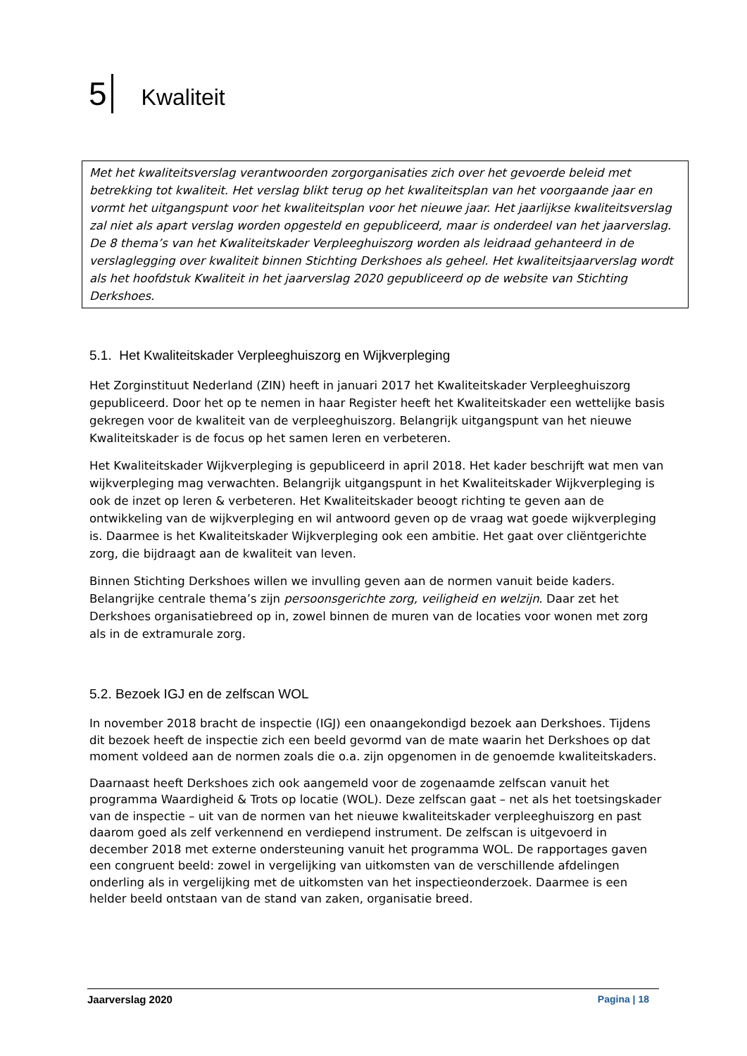5 Kwaliteit
Met het kwaliteitsverslag verantwoorden zorgorganisaties zich over het gevoerde beleid met betrekking tot kwaliteit. Het verslag blikt terug op het kwaliteitsplan van het voorgaande jaar en vormt het uitgangspunt voor het kwaliteitsplan voor het nieuwe jaar. Het jaarlijkse kwaliteitsverslag zal niet als apart verslag worden opgesteld en gepubliceerd, maar is onderdeel van het jaarverslag. De 8 thema’s van het Kwaliteitskader Verpleeghuiszorg worden als leidraad gehanteerd in de verslaglegging over kwaliteit binnen Stichting Derkshoes als geheel. Het kwaliteitsjaarverslag wordt als het hoofdstuk Kwaliteit in het jaarverslag 2020 gepubliceerd op de website van Stichting Derkshoes.
5.1. Het Kwaliteitskader Verpleeghuiszorg en Wijkverpleging
Het Zorginstituut Nederland (ZIN) heeft in januari 2017 het Kwaliteitskader Verpleeghuiszorg gepubliceerd. Door het op te nemen in haar Register heeft het Kwaliteitskader een wettelijke basis gekregen voor de kwaliteit van de verpleeghuiszorg. Belangrijk uitgangspunt van het nieuwe Kwaliteitskader is de focus op het samen leren en verbeteren.
Het Kwaliteitskader Wijkverpleging is gepubliceerd in april 2018. Het kader beschrijft wat men van wijkverpleging mag verwachten. Belangrijk uitgangspunt in het Kwaliteitskader Wijkverpleging is ook de inzet op leren & verbeteren. Het Kwaliteitskader beoogt richting te geven aan de ontwikkeling van de wijkverpleging en wil antwoord geven op de vraag wat goede wijkverpleging is. Daarmee is het Kwaliteitskader Wijkverpleging ook een ambitie. Het gaat over cliëntgerichte zorg, die bijdraagt aan de kwaliteit van leven.
Binnen Stichting Derkshoes willen we invulling geven aan de normen vanuit beide kaders. Belangrijke centrale thema’s zijn persoonsgerichte zorg, veiligheid en welzijn. Daar zet het Derkshoes organisatiebreed op in, zowel binnen de muren van de locaties voor wonen met zorg als in de extramurale zorg.
5.2. Bezoek IGJ en de zelfscan WOL
In november 2018 bracht de inspectie (IGJ) een onaangekondigd bezoek aan Derkshoes. Tijdens dit bezoek heeft de inspectie zich een beeld gevormd van de mate waarin het Derkshoes op dat moment voldeed aan de normen zoals die o.a. zijn opgenomen in de genoemde kwaliteitskaders.
Daarnaast heeft Derkshoes zich ook aangemeld voor de zogenaamde zelfscan vanuit het programma Waardigheid & Trots op locatie (WOL). Deze zelfscan gaat – net als het toetsingskader van de inspectie – uit van de normen van het nieuwe kwaliteitskader verpleeghuiszorg en past daarom goed als zelf verkennend en verdiepend instrument. De zelfscan is uitgevoerd in december 2018 met externe ondersteuning vanuit het programma WOL. De rapportages gaven een congruent beeld: zowel in vergelijking van uitkomsten van de verschillende afdelingen onderling als in vergelijking met de uitkomsten van het inspectieonderzoek. Daarmee is een helder beeld ontstaan van de stand van zaken, organisatie breed.
Jaarverslag 2020 Pagina | 18